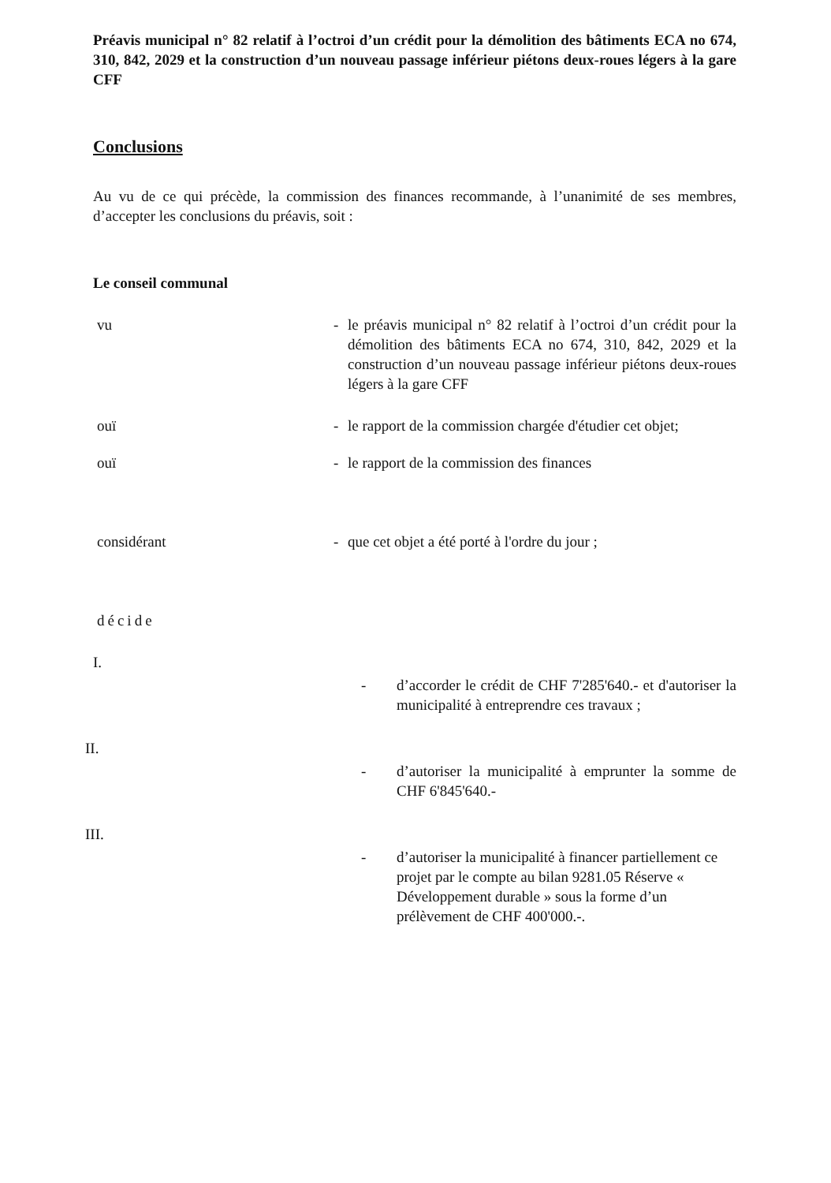Préavis municipal n° 82 relatif à l’octroi d’un crédit pour la démolition des bâtiments ECA no 674, 310, 842, 2029 et la construction d’un nouveau passage inférieur piétons deux-roues légers à la gare CFF
Conclusions
Au vu de ce qui précède, la commission des finances recommande, à l’unanimité de ses membres, d’accepter les conclusions du préavis, soit :
Le conseil communal
vu - le préavis municipal n° 82 relatif à l’octroi d’un crédit pour la démolition des bâtiments ECA no 674, 310, 842, 2029 et la construction d’un nouveau passage inférieur piétons deux-roues légers à la gare CFF
ouï - le rapport de la commission chargée d'étudier cet objet;
ouï - le rapport de la commission des finances
considérant - que cet objet a été porté à l'ordre du jour ;
décide
I.
- d’accorder le crédit de CHF 7'285'640.- et d'autoriser la municipalité à entreprendre ces travaux ;
II.
- d’autoriser la municipalité à emprunter la somme de CHF 6'845'640.-
III.
- d’autoriser la municipalité à financer partiellement ce projet par le compte au bilan 9281.05 Réserve « Développement durable » sous la forme d’un prélèvement de CHF 400'000.-.